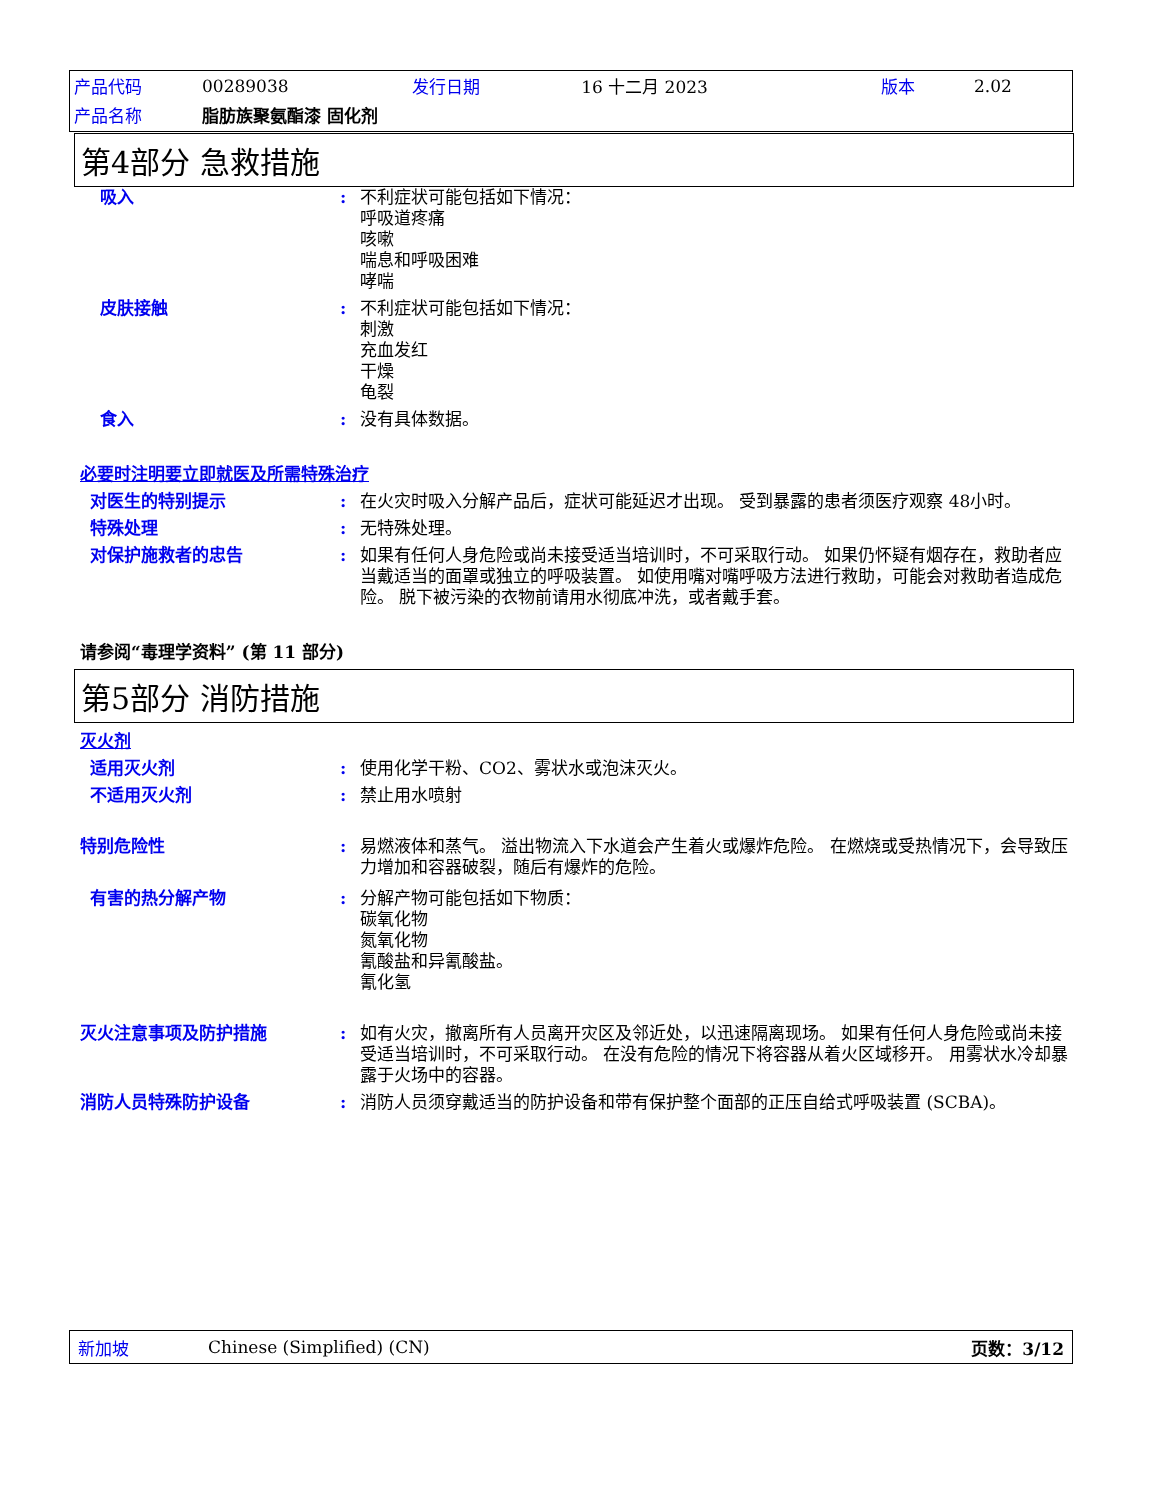| 产品代码 | 00289038 | 发行日期 | 16 十二月 2023 | 版本 | 2.02 |
| 产品名称 | 脂肪族聚氨酯漆 固化剂 | | | | |
第4部分 急救措施
吸入 : 不利症状可能包括如下情况：
呼吸道疼痛
咳嗽
喘息和呼吸困难
哮喘
皮肤接触 : 不利症状可能包括如下情况：
刺激
充血发红
干燥
龟裂
食入 : 没有具体数据。
必要时注明要立即就医及所需特殊治疗
对医生的特别提示 : 在火灾时吸入分解产品后，症状可能延迟才出现。 受到暴露的患者须医疗观察 48小时。
特殊处理 : 无特殊处理。
对保护施救者的忠告 : 如果有任何人身危险或尚未接受适当培训时，不可采取行动。 如果仍怀疑有烟存在，救助者应当戴适当的面罩或独立的呼吸装置。 如使用嘴对嘴呼吸方法进行救助，可能会对救助者造成危险。 脱下被污染的衣物前请用水彻底冲洗，或者戴手套。
请参阅“毒理学资料” (第 11 部分)
第5部分 消防措施
灭火剂
适用灭火剂 : 使用化学干粉、CO2、雾状水或泡沫灭火。
不适用灭火剂 : 禁止用水喷射
特别危险性 : 易燃液体和蒸气。 溢出物流入下水道会产生着火或爆炸危险。 在燃烧或受热情况下，会导致压力增加和容器破裂，随后有爆炸的危险。
有害的热分解产物 : 分解产物可能包括如下物质：
碳氧化物
氮氧化物
氰酸盐和异氰酸盐。
氰化氢
灭火注意事项及防护措施 : 如有火灾，撤离所有人员离开灾区及邻近处，以迅速隔离现场。 如果有任何人身危险或尚未接受适当培训时，不可采取行动。 在没有危险的情况下将容器从着火区域移开。 用雾状水冷却暴露于火场中的容器。
消防人员特殊防护设备 : 消防人员须穿戴适当的防护设备和带有保护整个面部的正压自给式呼吸装置 (SCBA)。
新加坡 Chinese (Simplified) (CN) 页数：3/12